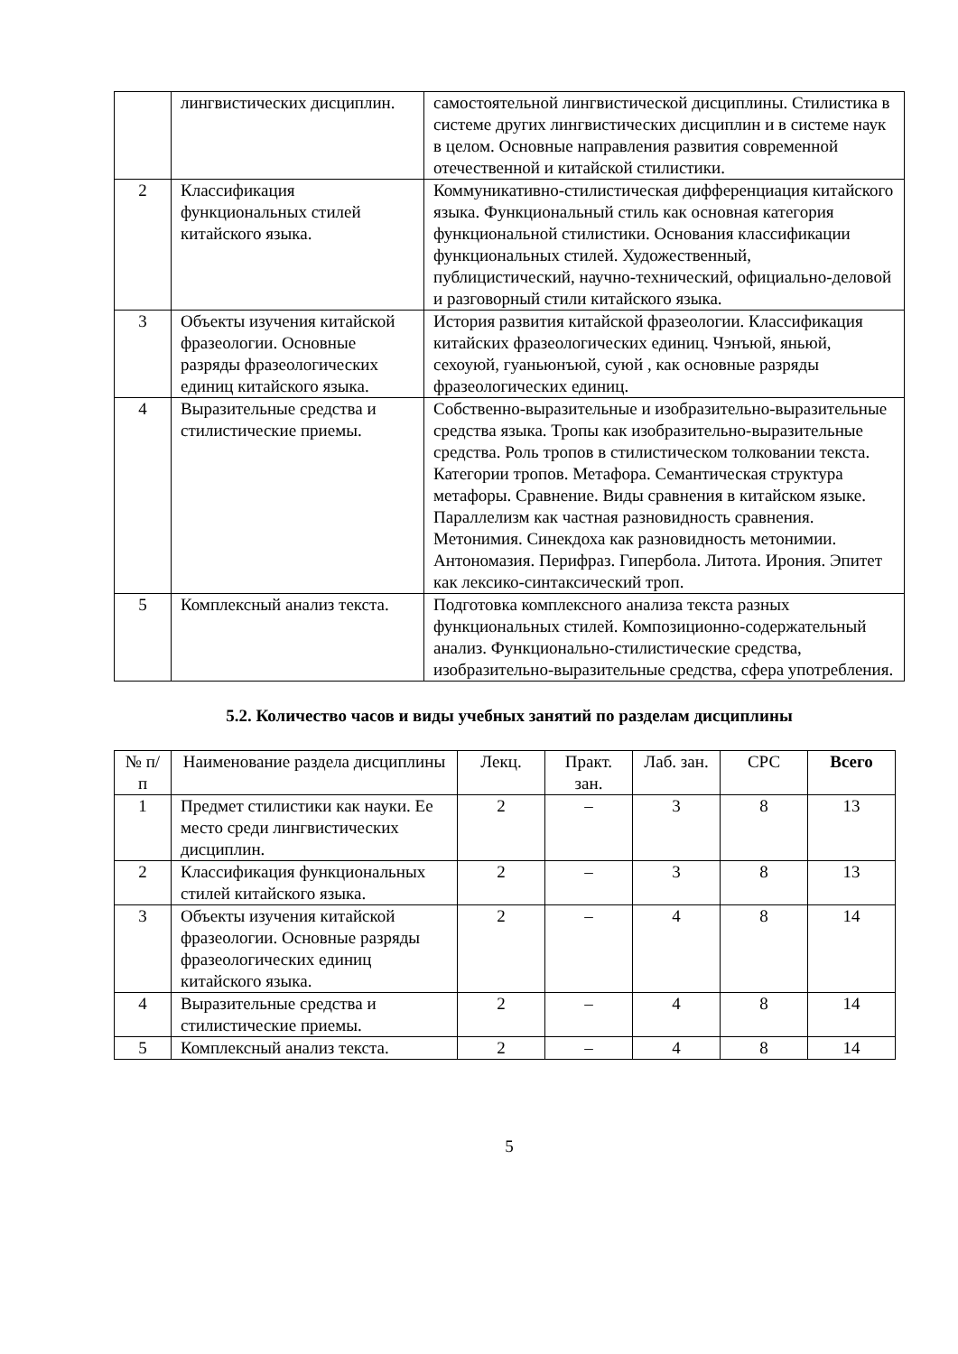| | лингвистических дисциплин. | самостоятельной лингвистической дисциплины. Стилистика в системе других лингвистических дисциплин и в системе наук в целом. Основные направления развития современной отечественной и китайской стилистики. |
| 2 | Классификация функциональных стилей китайского языка. | Коммуникативно-стилистическая дифференциация китайского языка. Функциональный стиль как основная категория функциональной стилистики. Основания классификации функциональных стилей. Художественный, публицистический, научно-технический, официально-деловой и разговорный стили китайского языка. |
| 3 | Объекты изучения китайской фразеологии. Основные разряды фразеологических единиц китайского языка. | История развития китайской фразеологии. Классификация китайских фразеологических единиц. Чэнъюй, яньюй, сехоуюй, гуаньюнъюй, суюй , как основные разряды фразеологических единиц. |
| 4 | Выразительные средства и стилистические приемы. | Собственно-выразительные и изобразительно-выразительные средства языка. Тропы как изобразительно-выразительные средства. Роль тропов в стилистическом толковании текста. Категории тропов. Метафора. Семантическая структура метафоры. Сравнение. Виды сравнения в китайском языке. Параллелизм как частная разновидность сравнения. Метонимия. Синекдоха как разновидность метонимии. Антономазия. Перифраз. Гипербола. Литота. Ирония. Эпитет как лексико-синтаксический троп. |
| 5 | Комплексный анализ текста. | Подготовка комплексного анализа текста разных функциональных стилей. Композиционно-содержательный анализ. Функционально-стилистические средства, изобразительно-выразительные средства, сфера употребления. |
5.2. Количество часов и виды учебных занятий по разделам дисциплины
| № п/п | Наименование раздела дисциплины | Лекц. | Практ. зан. | Лаб. зан. | СРС | Всего |
| --- | --- | --- | --- | --- | --- | --- |
| 1 | Предмет стилистики как науки. Ее место среди лингвистических дисциплин. | 2 | – | 3 | 8 | 13 |
| 2 | Классификация функциональных стилей китайского языка. | 2 | – | 3 | 8 | 13 |
| 3 | Объекты изучения китайской фразеологии. Основные разряды фразеологических единиц китайского языка. | 2 | – | 4 | 8 | 14 |
| 4 | Выразительные средства и стилистические приемы. | 2 | – | 4 | 8 | 14 |
| 5 | Комплексный анализ текста. | 2 | – | 4 | 8 | 14 |
5